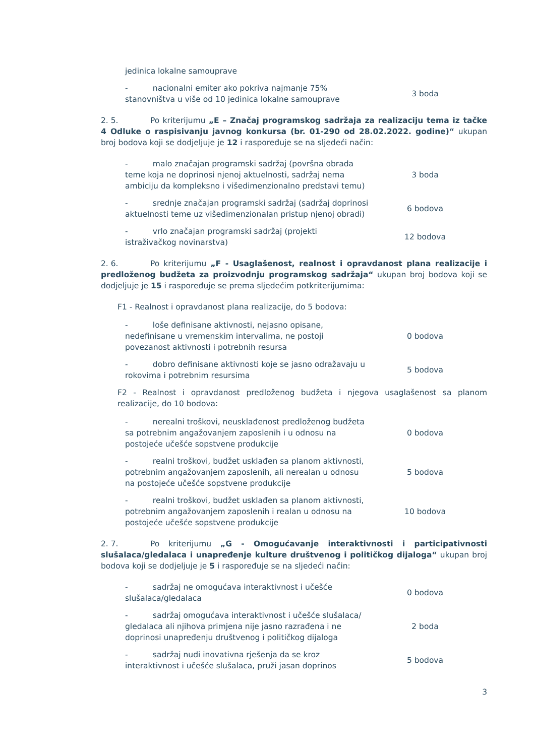jedinica lokalne samouprave
- nacionalni emiter ako pokriva najmanje 75% stanovništva u više od 10 jedinica lokalne samouprave
3 boda
2. 5. Po kriterijumu „E – Značaj programskog sadržaja za realizaciju tema iz tačke 4 Odluke o raspisivanju javnog konkursa (br. 01-290 od 28.02.2022. godine)“ ukupan broj bodova koji se dodjeljuje je 12 i raspoređuje se na sljedeći način:
- malo značajan programski sadržaj (površna obrada teme koja ne doprinosi njenoj aktuelnosti, sadržaj nema ambiciju da kompleksno i višedimenzionalno predstavi temu)
3 boda
- srednje značajan programski sadržaj (sadržaj doprinosi aktuelnosti teme uz višedimenzionalan pristup njenoj obradi)
6 bodova
- vrlo značajan programski sadržaj (projekti istraživačkog novinarstva)
12 bodova
2. 6. Po kriterijumu „F - Usaglašenost, realnost i opravdanost plana realizacije i predloženog budžeta za proizvodnju programskog sadržaja“ ukupan broj bodova koji se dodjeljuje je 15 i raspoređuje se prema sljedećim potkriterijumima:
F1 - Realnost i opravdanost plana realizacije, do 5 bodova:
- loše definisane aktivnosti, nejasno opisane, nedefinisane u vremenskim intervalima, ne postoji povezanost aktivnosti i potrebnih resursa
0 bodova
- dobro definisane aktivnosti koje se jasno odražavaju u rokovima i potrebnim resursima
5 bodova
F2 - Realnost i opravdanost predloženog budžeta i njegova usaglašenost sa planom realizacije, do 10 bodova:
- nerealni troškovi, neusklađenost predloženog budžeta sa potrebnim angažovanjem zaposlenih i u odnosu na postojeće učešće sopstvene produkcije
0 bodova
- realni troškovi, budžet usklađen sa planom aktivnosti, potrebnim angažovanjem zaposlenih, ali nerealan u odnosu na postojeće učešće sopstvene produkcije
5 bodova
- realni troškovi, budžet usklađen sa planom aktivnosti, potrebnim angažovanjem zaposlenih i realan u odnosu na postojeće učešće sopstvene produkcije
10 bodova
2. 7. Po kriterijumu „G - Omogućavanje interaktivnosti i participativnosti slušalaca/gledalaca i unapređenje kulture društvenog i političkog dijaloga“ ukupan broj bodova koji se dodjeljuje je 5 i raspoređuje se na sljedeći način:
- sadržaj ne omogućava interaktivnost i učešće slušalaca/gledalaca
0 bodova
- sadržaj omogućava interaktivnost i učešće slušalaca/ gledalaca ali njihova primjena nije jasno razrađena i ne doprinosi unapređenju društvenog i političkog dijaloga
2 boda
- sadržaj nudi inovativna rješenja da se kroz interaktivnost i učešće slušalaca, pruži jasan doprinos
5 bodova
3